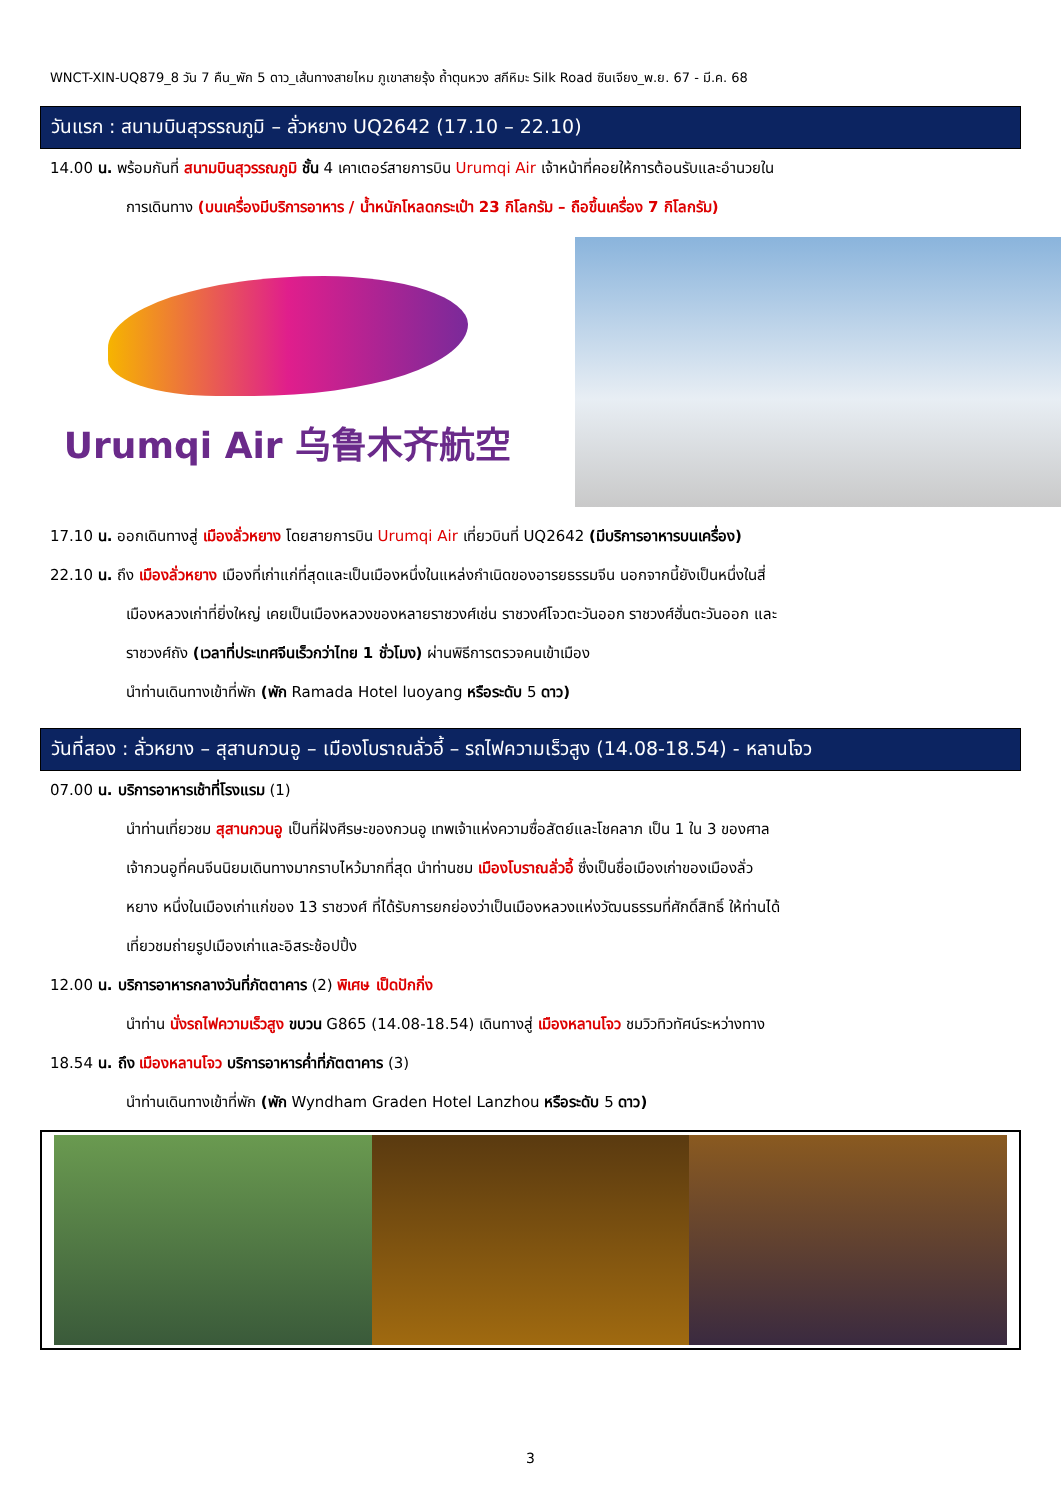WNCT-XIN-UQ879_8 วัน 7 คืน_พัก 5 ดาว_เส้นทางสายไหม ภูเขาสายรุ้ง ถ้ำตุนหวง สกีหิมะ Silk Road ซินเจียง_พ.ย. 67 - มี.ค. 68
วันแรก : สนามบินสุวรรณภูมิ – ลั่วหยาง UQ2642 (17.10 – 22.10)
14.00 น. พร้อมกันที่ สนามบินสุวรรณภูมิ ชั้น 4 เคาเตอร์สายการบิน Urumqi Air เจ้าหน้าที่คอยให้การต้อนรับและอำนวยใน
การเดินทาง (บนเครื่องมีบริการอาหาร / น้ำหนักโหลดกระเป๋า 23 กิโลกรัม – ถือขึ้นเครื่อง 7 กิโลกรัม)
Urumqi Air 乌鲁木齐航空
17.10 น. ออกเดินทางสู่ เมืองลั่วหยาง โดยสายการบิน Urumqi Air เที่ยวบินที่ UQ2642 (มีบริการอาหารบนเครื่อง)
22.10 น. ถึง เมืองลั่วหยาง เมืองที่เก่าแก่ที่สุดและเป็นเมืองหนึ่งในแหล่งกำเนิดของอารยธรรมจีน นอกจากนี้ยังเป็นหนึ่งในสี่
เมืองหลวงเก่าที่ยิ่งใหญ่ เคยเป็นเมืองหลวงของหลายราชวงศ์เช่น ราชวงศ์โจวตะวันออก ราชวงศ์ฮั่นตะวันออก และ
ราชวงศ์ถัง (เวลาที่ประเทศจีนเร็วกว่าไทย 1 ชั่วโมง) ผ่านพิธีการตรวจคนเข้าเมือง
นำท่านเดินทางเข้าที่พัก (พัก Ramada Hotel luoyang หรือระดับ 5 ดาว)
วันที่สอง : ลั่วหยาง – สุสานกวนอู – เมืองโบราณลั่วอี้ – รถไฟความเร็วสูง (14.08-18.54) - หลานโจว
07.00 น. บริการอาหารเช้าที่โรงแรม (1)
นำท่านเที่ยวชม สุสานกวนอู เป็นที่ฝังศีรษะของกวนอู เทพเจ้าแห่งความซื่อสัตย์และโชคลาภ เป็น 1 ใน 3 ของศาล
เจ้ากวนอูที่คนจีนนิยมเดินทางมากราบไหว้มากที่สุด นำท่านชม เมืองโบราณลั่วอี้ ซึ่งเป็นชื่อเมืองเก่าของเมืองลั่ว
หยาง หนึ่งในเมืองเก่าแก่ของ 13 ราชวงศ์ ที่ได้รับการยกย่องว่าเป็นเมืองหลวงแห่งวัฒนธรรมที่ศักดิ์สิทธิ์ ให้ท่านได้
เที่ยวชมถ่ายรูปเมืองเก่าและอิสระช้อปปิ้ง
12.00 น. บริการอาหารกลางวันที่ภัตตาคาร (2) พิเศษ เป็ดปักกิ่ง
นำท่าน นั่งรถไฟความเร็วสูง ขบวน G865 (14.08-18.54) เดินทางสู่ เมืองหลานโจว ชมวิวทิวทัศน์ระหว่างทาง
18.54 น. ถึง เมืองหลานโจว บริการอาหารค่ำที่ภัตตาคาร (3)
นำท่านเดินทางเข้าที่พัก (พัก Wyndham Graden Hotel Lanzhou หรือระดับ 5 ดาว)
3